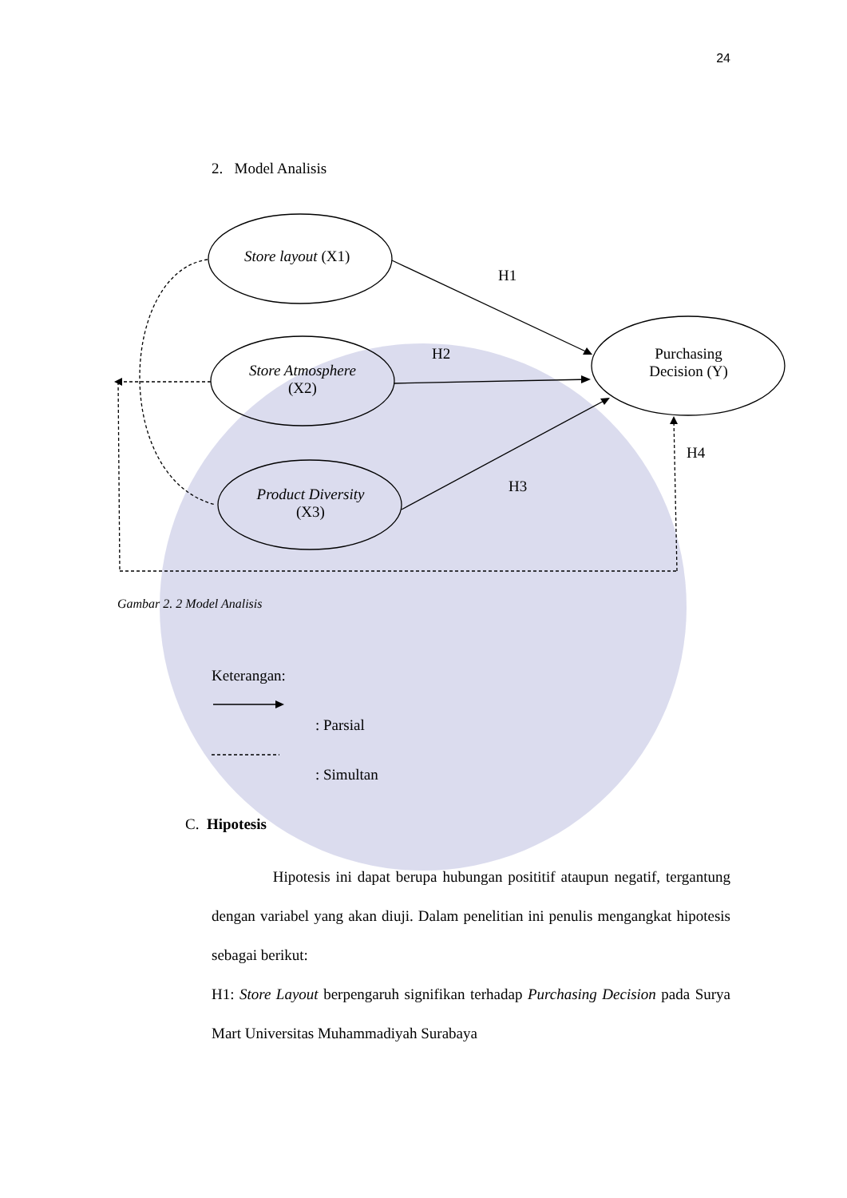24
Store layout (X1)
Store Atmosphere
(X2)
Product Diversity
(X3)
Purchasing Decision (Y)
H1
H2
H3
H4
2. Model Analisis
Gambar 2. 2 Model Analisis
Keterangan:
: Parsial
: Simultan
C. Hipotesis
Hipotesis ini dapat berupa hubungan posititif ataupun negatif, tergantung dengan variabel yang akan diuji. Dalam penelitian ini penulis mengangkat hipotesis sebagai berikut:
H1: Store Layout berpengaruh signifikan terhadap Purchasing Decision pada Surya Mart Universitas Muhammadiyah Surabaya